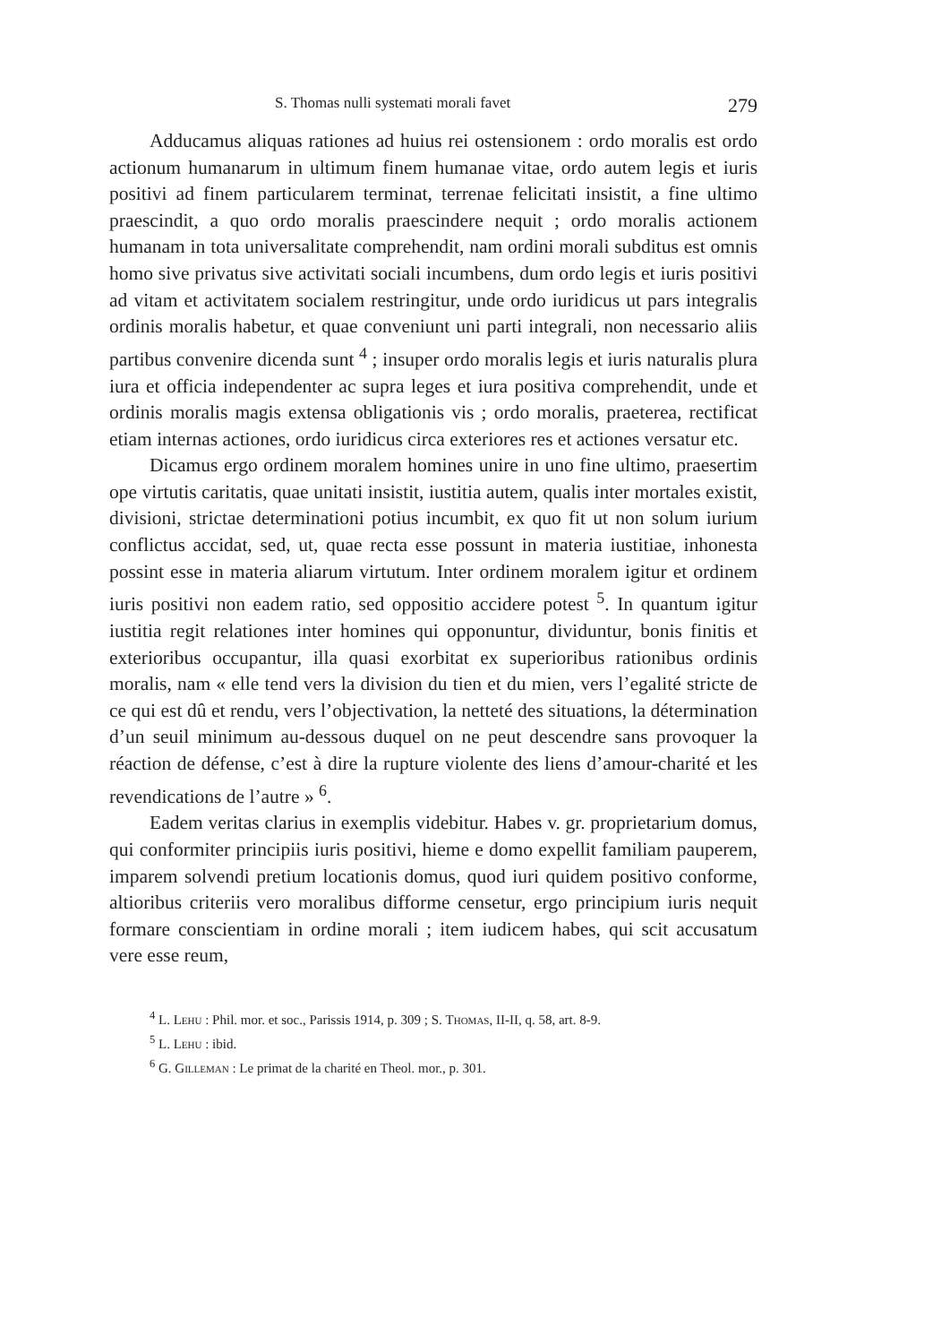S. Thomas nulli systemati morali favet 279
Adducamus aliquas rationes ad huius rei ostensionem : ordo moralis est ordo actionum humanarum in ultimum finem humanae vitae, ordo autem legis et iuris positivi ad finem particularem terminat, terrenae felicitati insistit, a fine ultimo praescindit, a quo ordo moralis praescindere nequit ; ordo moralis actionem humanam in tota universalitate comprehendit, nam ordini morali subditus est omnis homo sive privatus sive activitati sociali incumbens, dum ordo legis et iuris positivi ad vitam et activitatem socialem restringitur, unde ordo iuridicus ut pars integralis ordinis moralis habetur, et quae conveniunt uni parti integrali, non necessario aliis partibus convenire dicenda sunt <sup>4</sup> ; insuper ordo moralis legis et iuris naturalis plura iura et officia independenter ac supra leges et iura positiva comprehendit, unde et ordinis moralis magis extensa obligationis vis ; ordo moralis, praeterea, rectificat etiam internas actiones, ordo iuridicus circa exteriores res et actiones versatur etc.
Dicamus ergo ordinem moralem homines unire in uno fine ultimo, praesertim ope virtutis caritatis, quae unitati insistit, iustitia autem, qualis inter mortales existit, divisioni, strictae determinationi potius incumbit, ex quo fit ut non solum iurium conflictus accidat, sed, ut, quae recta esse possunt in materia iustitiae, inhonesta possint esse in materia aliarum virtutum. Inter ordinem moralem igitur et ordinem iuris positivi non eadem ratio, sed oppositio accidere potest <sup>5</sup>. In quantum igitur iustitia regit relationes inter homines qui opponuntur, dividuntur, bonis finitis et exterioribus occupantur, illa quasi exorbitat ex superioribus rationibus ordinis moralis, nam « elle tend vers la division du tien et du mien, vers l’egalité stricte de ce qui est dû et rendu, vers l’objectivation, la netteté des situations, la détermination d’un seuil minimum au-dessous duquel on ne peut descendre sans provoquer la réaction de défense, c’est à dire la rupture violente des liens d’amour-charité et les revendications de l’autre » <sup>6</sup>.
Eadem veritas clarius in exemplis videbitur. Habes v. gr. proprietarium domus, qui conformiter principiis iuris positivi, hieme e domo expellit familiam pauperem, imparem solvendi pretium locationis domus, quod iuri quidem positivo conforme, altioribus criteriis vero moralibus difforme censetur, ergo principium iuris nequit formare conscientiam in ordine morali ; item iudicem habes, qui scit accusatum vere esse reum,
<sup>4</sup> L. Lehu : Phil. mor. et soc., Parissis 1914, p. 309 ; S. Thomas, II-II, q. 58, art. 8-9.
<sup>5</sup> L. Lehu : ibid.
<sup>6</sup> G. Gilleman : Le primat de la charité en Theol. mor., p. 301.